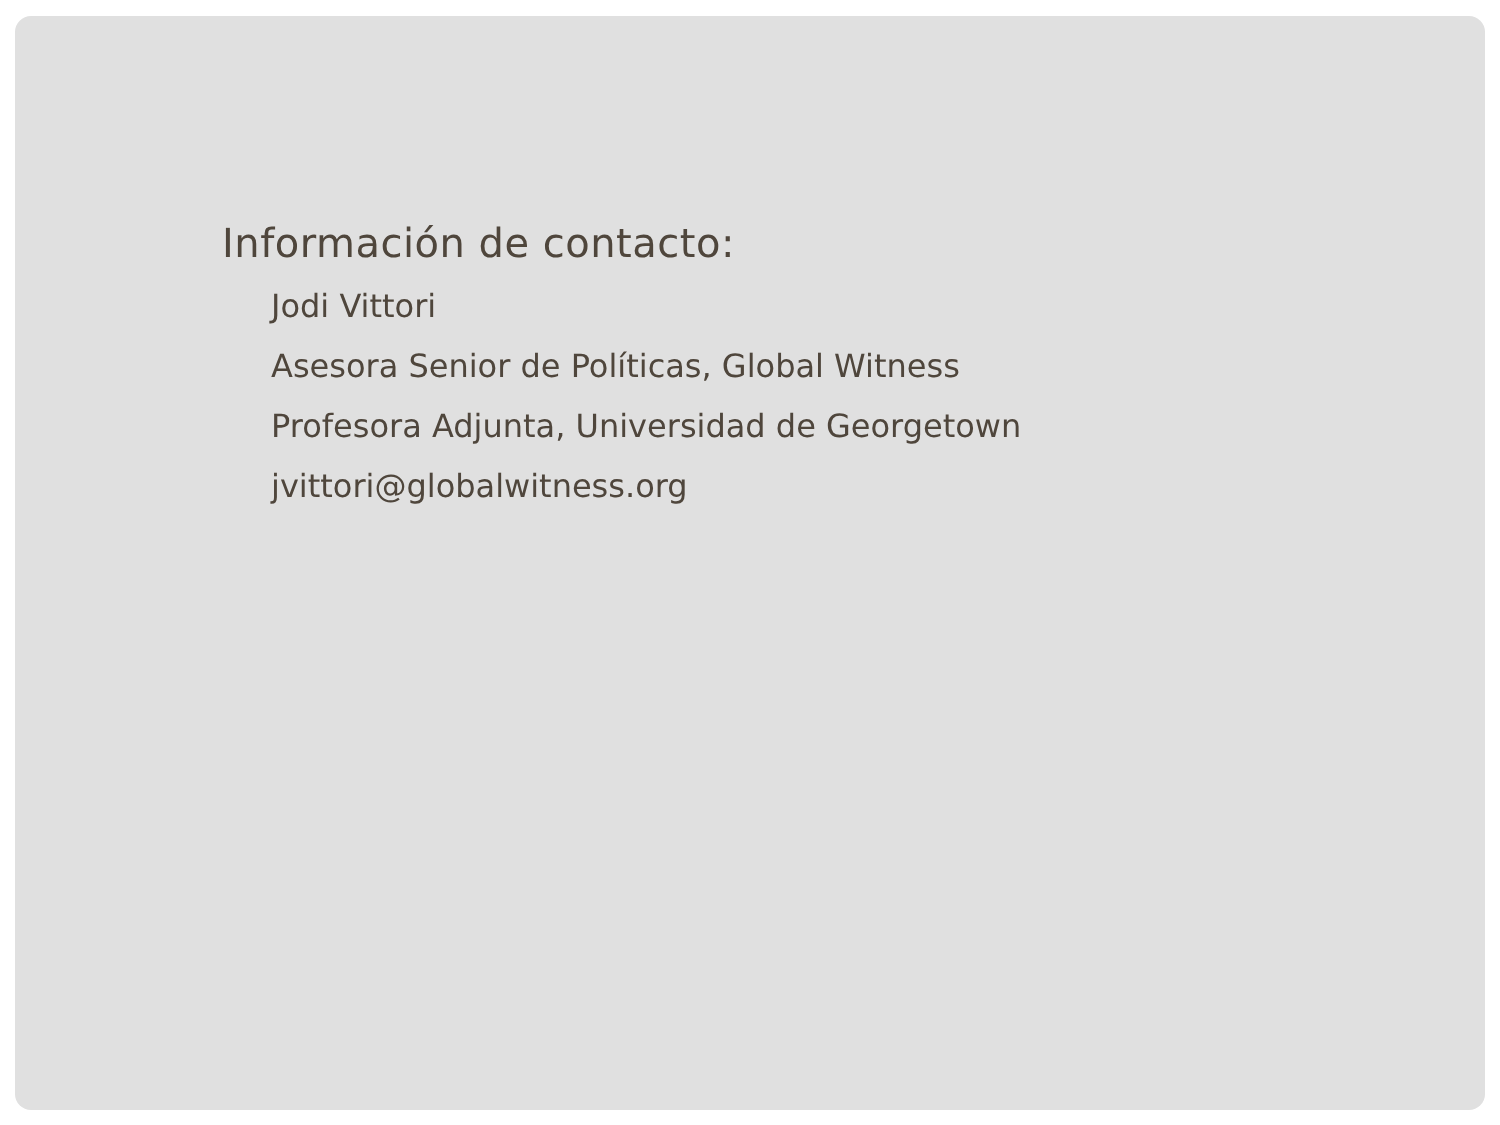Información de contacto:
Jodi Vittori
Asesora Senior de Políticas, Global Witness
Profesora Adjunta, Universidad de Georgetown
jvittori@globalwitness.org